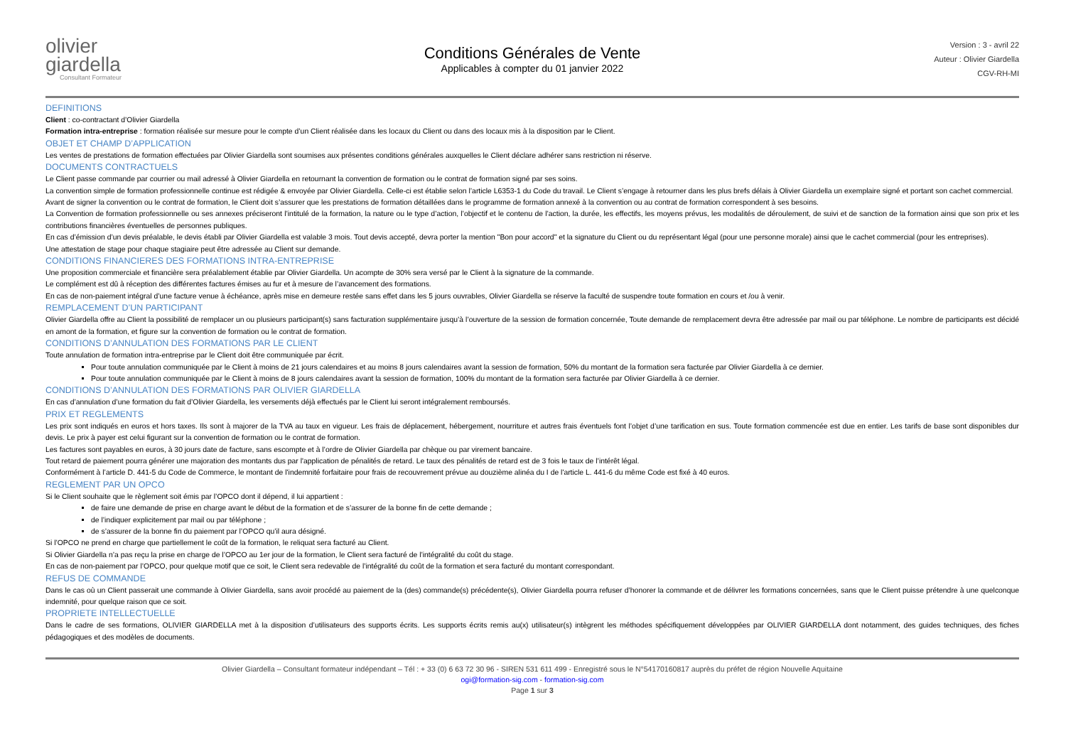olivier
giardella
Consultant Formateur
Conditions Générales de Vente
Applicables à compter du 01 janvier 2022
Version : 3 - avril 22
Auteur : Olivier Giardella
CGV-RH-MI
DEFINITIONS
Client : co-contractant d’Olivier Giardella
Formation intra-entreprise : formation réalisée sur mesure pour le compte d’un Client réalisée dans les locaux du Client ou dans des locaux mis à la disposition par le Client.
OBJET ET CHAMP D’APPLICATION
Les ventes de prestations de formation effectuées par Olivier Giardella sont soumises aux présentes conditions générales auxquelles le Client déclare adhérer sans restriction ni réserve.
DOCUMENTS CONTRACTUELS
Le Client passe commande par courrier ou mail adressé à Olivier Giardella en retournant la convention de formation ou le contrat de formation signé par ses soins.
La convention simple de formation professionnelle continue est rédigée & envoyée par Olivier Giardella. Celle-ci est établie selon l’article L6353-1 du Code du travail. Le Client s’engage à retourner dans les plus brefs délais à Olivier Giardella un exemplaire signé et portant son cachet commercial.
Avant de signer la convention ou le contrat de formation, le Client doit s’assurer que les prestations de formation détaillées dans le programme de formation annexé à la convention ou au contrat de formation correspondent à ses besoins.
La Convention de formation professionnelle ou ses annexes préciseront l’intitulé de la formation, la nature ou le type d’action, l’objectif et le contenu de l’action, la durée, les effectifs, les moyens prévus, les modalités de déroulement, de suivi et de sanction de la formation ainsi que son prix et les contributions financières éventuelles de personnes publiques.
En cas d’émission d’un devis préalable, le devis établi par Olivier Giardella est valable 3 mois. Tout devis accepté, devra porter la mention "Bon pour accord" et la signature du Client ou du représentant légal (pour une personne morale) ainsi que le cachet commercial (pour les entreprises).
Une attestation de stage pour chaque stagiaire peut être adressée au Client sur demande.
CONDITIONS FINANCIERES DES FORMATIONS INTRA-ENTREPRISE
Une proposition commerciale et financière sera préalablement établie par Olivier Giardella. Un acompte de 30% sera versé par le Client à la signature de la commande.
Le complément est dû à réception des différentes factures émises au fur et à mesure de l’avancement des formations.
En cas de non-paiement intégral d’une facture venue à échéance, après mise en demeure restée sans effet dans les 5 jours ouvrables, Olivier Giardella se réserve la faculté de suspendre toute formation en cours et /ou à venir.
REMPLACEMENT D’UN PARTICIPANT
Olivier Giardella offre au Client la possibilité de remplacer un ou plusieurs participant(s) sans facturation supplémentaire jusqu’à l’ouverture de la session de formation concernée, Toute demande de remplacement devra être adressée par mail ou par téléphone. Le nombre de participants est décidé en amont de la formation, et figure sur la convention de formation ou le contrat de formation.
CONDITIONS D’ANNULATION DES FORMATIONS PAR LE CLIENT
Toute annulation de formation intra-entreprise par le Client doit être communiquée par écrit.
Pour toute annulation communiquée par le Client à moins de 21 jours calendaires et au moins 8 jours calendaires avant la session de formation, 50% du montant de la formation sera facturée par Olivier Giardella à ce dernier.
Pour toute annulation communiquée par le Client à moins de 8 jours calendaires avant la session de formation, 100% du montant de la formation sera facturée par Olivier Giardella à ce dernier.
CONDITIONS D’ANNULATION DES FORMATIONS PAR OLIVIER GIARDELLA
En cas d’annulation d’une formation du fait d’Olivier Giardella, les versements déjà effectués par le Client lui seront intégralement remboursés.
PRIX ET REGLEMENTS
Les prix sont indiqués en euros et hors taxes. Ils sont à majorer de la TVA au taux en vigueur. Les frais de déplacement, hébergement, nourriture et autres frais éventuels font l’objet d’une tarification en sus. Toute formation commencée est due en entier. Les tarifs de base sont disponibles dur devis. Le prix à payer est celui figurant sur la convention de formation ou le contrat de formation.
Les factures sont payables en euros, à 30 jours date de facture, sans escompte et à l’ordre de Olivier Giardella par chèque ou par virement bancaire.
Tout retard de paiement pourra générer une majoration des montants dus par l'application de pénalités de retard. Le taux des pénalités de retard est de 3 fois le taux de l’intérêt légal.
Conformément à l’article D. 441-5 du Code de Commerce, le montant de l'indemnité forfaitaire pour frais de recouvrement prévue au douzième alinéa du I de l'article L. 441-6 du même Code est fixé à 40 euros.
REGLEMENT PAR UN OPCO
Si le Client souhaite que le règlement soit émis par l’OPCO dont il dépend, il lui appartient :
de faire une demande de prise en charge avant le début de la formation et de s’assurer de la bonne fin de cette demande ;
de l’indiquer explicitement par mail ou par téléphone ;
de s’assurer de la bonne fin du paiement par l’OPCO qu’il aura désigné.
Si l’OPCO ne prend en charge que partiellement le coût de la formation, le reliquat sera facturé au Client.
Si Olivier Giardella n’a pas reçu la prise en charge de l’OPCO au 1er jour de la formation, le Client sera facturé de l’intégralité du coût du stage.
En cas de non-paiement par l’OPCO, pour quelque motif que ce soit, le Client sera redevable de l’intégralité du coût de la formation et sera facturé du montant correspondant.
REFUS DE COMMANDE
Dans le cas où un Client passerait une commande à Olivier Giardella, sans avoir procédé au paiement de la (des) commande(s) précédente(s), Olivier Giardella pourra refuser d’honorer la commande et de délivrer les formations concernées, sans que le Client puisse prétendre à une quelconque indemnité, pour quelque raison que ce soit.
PROPRIETE INTELLECTUELLE
Dans le cadre de ses formations, OLIVIER GIARDELLA met à la disposition d’utilisateurs des supports écrits. Les supports écrits remis au(x) utilisateur(s) intègrent les méthodes spécifiquement développées par OLIVIER GIARDELLA dont notamment, des guides techniques, des fiches pédagogiques et des modèles de documents.
Olivier Giardella – Consultant formateur indépendant – Tél : + 33 (0) 6 63 72 30 96 - SIREN 531 611 499 - Enregistré sous le N°54170160817 auprès du préfet de région Nouvelle Aquitaine
ogi@formation-sig.com - formation-sig.com
Page 1 sur 3